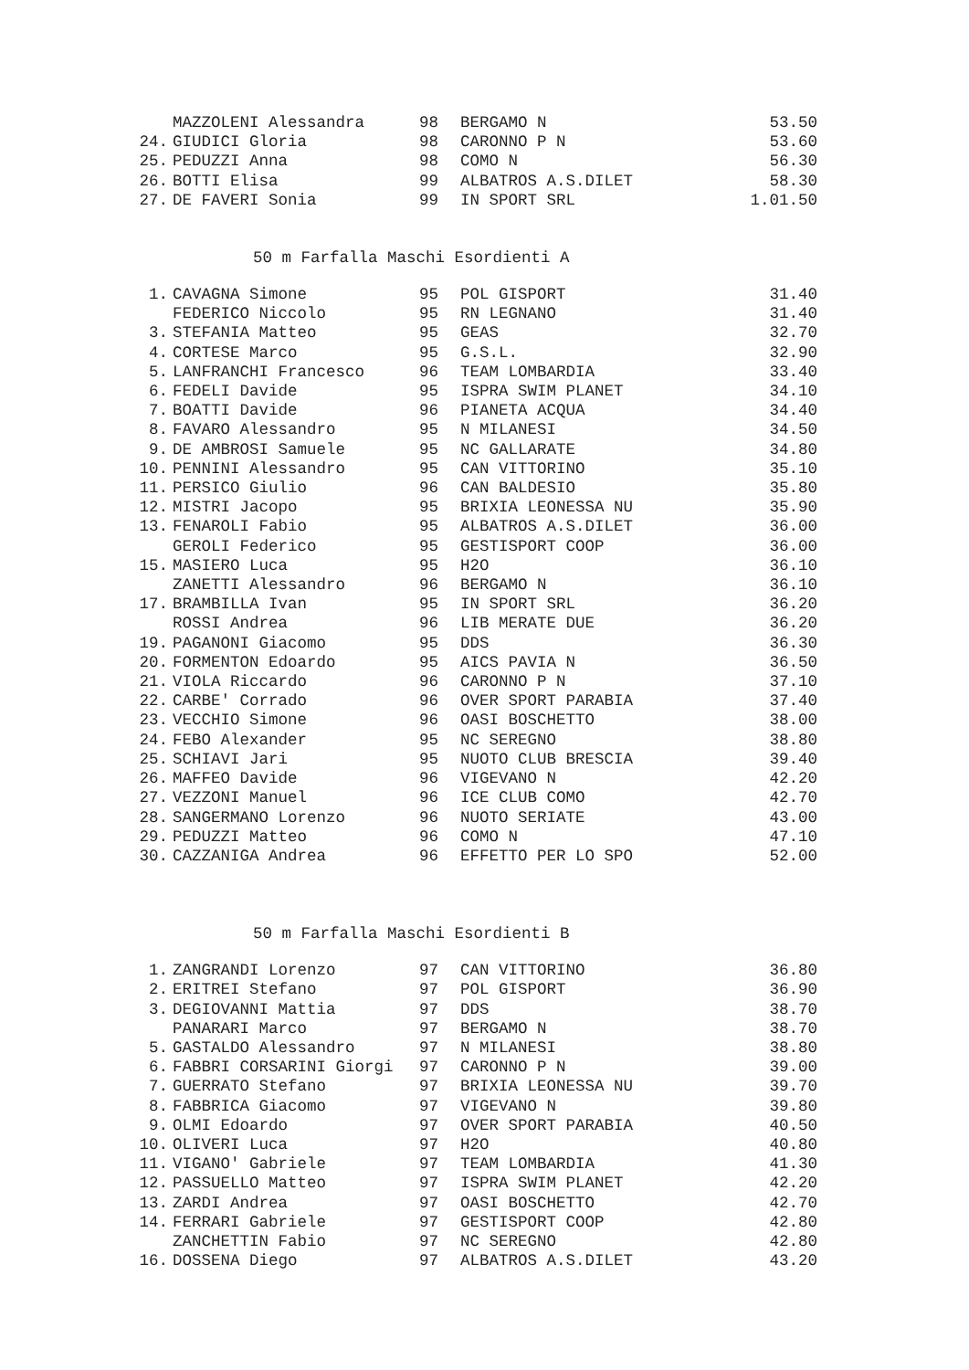| | MAZZOLENI Alessandra | 98 | BERGAMO N | 53.50 |
| 24. | GIUDICI Gloria | 98 | CARONNO P N | 53.60 |
| 25. | PEDUZZI Anna | 98 | COMO N | 56.30 |
| 26. | BOTTI Elisa | 99 | ALBATROS A.S.DILET | 58.30 |
| 27. | DE FAVERI Sonia | 99 | IN SPORT SRL | 1.01.50 |
50 m Farfalla Maschi Esordienti A
| 1. | CAVAGNA Simone | 95 | POL GISPORT | 31.40 |
| | FEDERICO Niccolo | 95 | RN LEGNANO | 31.40 |
| 3. | STEFANIA Matteo | 95 | GEAS | 32.70 |
| 4. | CORTESE Marco | 95 | G.S.L. | 32.90 |
| 5. | LANFRANCHI Francesco | 96 | TEAM LOMBARDIA | 33.40 |
| 6. | FEDELI Davide | 95 | ISPRA SWIM PLANET | 34.10 |
| 7. | BOATTI Davide | 96 | PIANETA ACQUA | 34.40 |
| 8. | FAVARO Alessandro | 95 | N MILANESI | 34.50 |
| 9. | DE AMBROSI Samuele | 95 | NC GALLARATE | 34.80 |
| 10. | PENNINI Alessandro | 95 | CAN VITTORINO | 35.10 |
| 11. | PERSICO Giulio | 96 | CAN BALDESIO | 35.80 |
| 12. | MISTRI Jacopo | 95 | BRIXIA LEONESSA NU | 35.90 |
| 13. | FENAROLI Fabio | 95 | ALBATROS A.S.DILET | 36.00 |
| | GEROLI Federico | 95 | GESTISPORT COOP | 36.00 |
| 15. | MASIERO Luca | 95 | H2O | 36.10 |
| | ZANETTI Alessandro | 96 | BERGAMO N | 36.10 |
| 17. | BRAMBILLA Ivan | 95 | IN SPORT SRL | 36.20 |
| | ROSSI Andrea | 96 | LIB MERATE DUE | 36.20 |
| 19. | PAGANONI Giacomo | 95 | DDS | 36.30 |
| 20. | FORMENTON Edoardo | 95 | AICS PAVIA N | 36.50 |
| 21. | VIOLA Riccardo | 96 | CARONNO P N | 37.10 |
| 22. | CARBE' Corrado | 96 | OVER SPORT PARABIA | 37.40 |
| 23. | VECCHIO Simone | 96 | OASI BOSCHETTO | 38.00 |
| 24. | FEBO Alexander | 95 | NC SEREGNO | 38.80 |
| 25. | SCHIAVI Jari | 95 | NUOTO CLUB BRESCIA | 39.40 |
| 26. | MAFFEO Davide | 96 | VIGEVANO N | 42.20 |
| 27. | VEZZONI Manuel | 96 | ICE CLUB COMO | 42.70 |
| 28. | SANGERMANO Lorenzo | 96 | NUOTO SERIATE | 43.00 |
| 29. | PEDUZZI Matteo | 96 | COMO N | 47.10 |
| 30. | CAZZANIGA Andrea | 96 | EFFETTO PER LO SPO | 52.00 |
50 m Farfalla Maschi Esordienti B
| 1. | ZANGRANDI Lorenzo | 97 | CAN VITTORINO | 36.80 |
| 2. | ERITREI Stefano | 97 | POL GISPORT | 36.90 |
| 3. | DEGIOVANNI Mattia | 97 | DDS | 38.70 |
| | PANARARI Marco | 97 | BERGAMO N | 38.70 |
| 5. | GASTALDO Alessandro | 97 | N MILANESI | 38.80 |
| 6. | FABBRI CORSARINI Giorgi | 97 | CARONNO P N | 39.00 |
| 7. | GUERRATO Stefano | 97 | BRIXIA LEONESSA NU | 39.70 |
| 8. | FABBRICA Giacomo | 97 | VIGEVANO N | 39.80 |
| 9. | OLMI Edoardo | 97 | OVER SPORT PARABIA | 40.50 |
| 10. | OLIVERI Luca | 97 | H2O | 40.80 |
| 11. | VIGANO' Gabriele | 97 | TEAM LOMBARDIA | 41.30 |
| 12. | PASSUELLO Matteo | 97 | ISPRA SWIM PLANET | 42.20 |
| 13. | ZARDI Andrea | 97 | OASI BOSCHETTO | 42.70 |
| 14. | FERRARI Gabriele | 97 | GESTISPORT COOP | 42.80 |
| | ZANCHETTIN Fabio | 97 | NC SEREGNO | 42.80 |
| 16. | DOSSENA Diego | 97 | ALBATROS A.S.DILET | 43.20 |